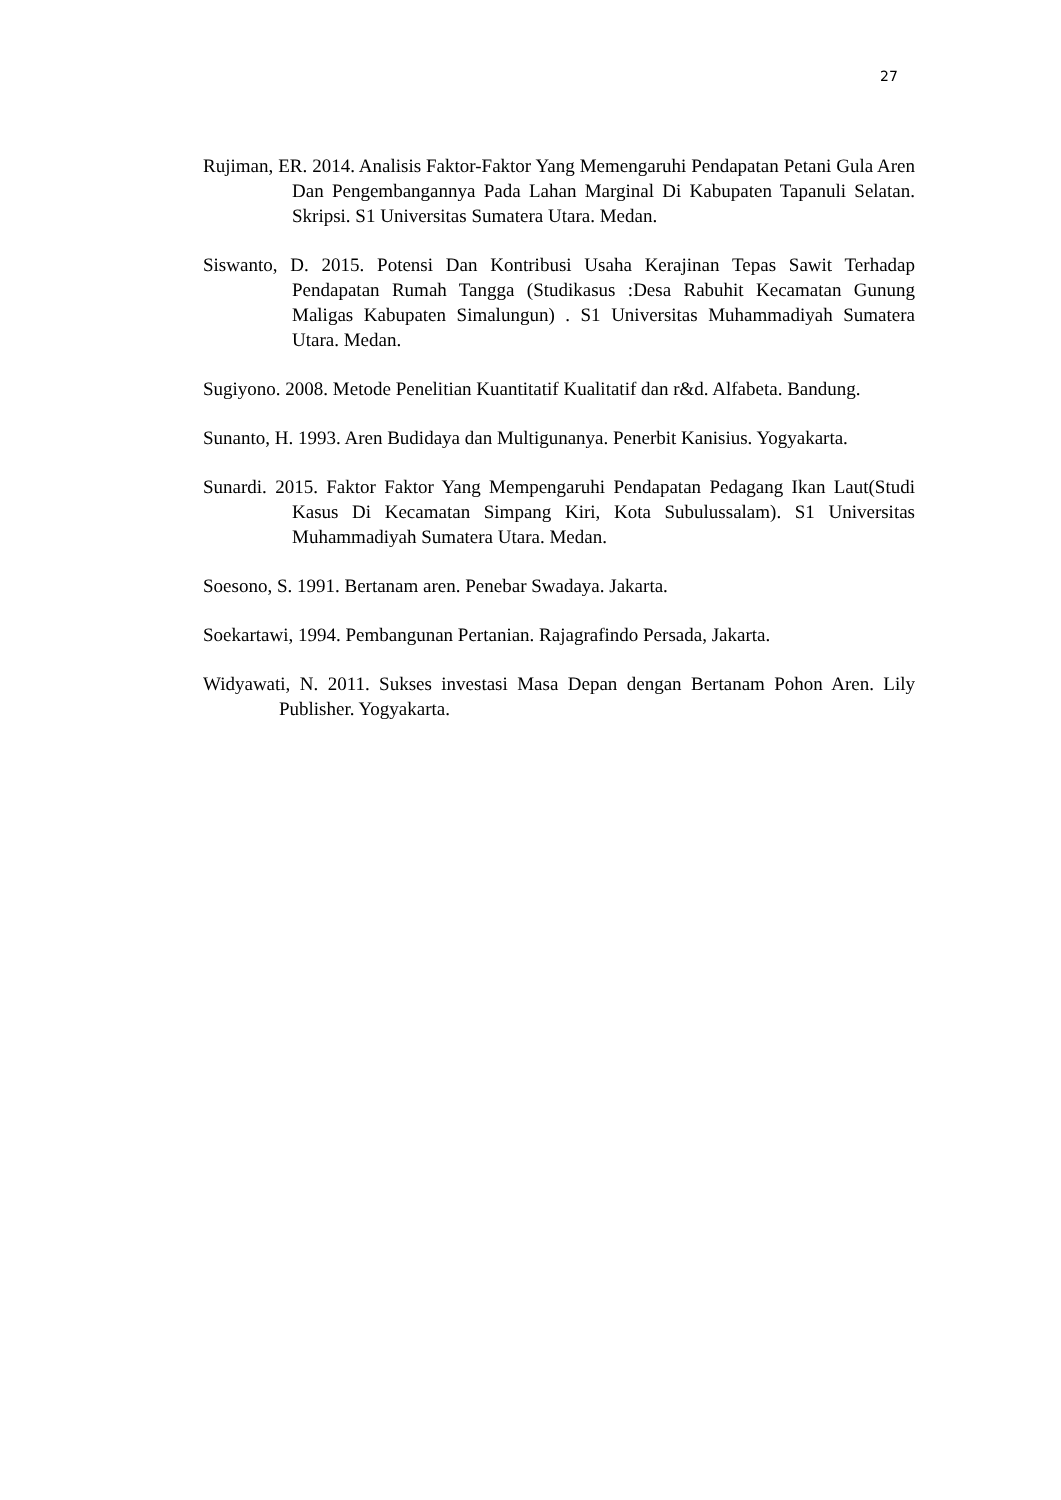27
Rujiman, ER. 2014. Analisis Faktor-Faktor Yang Memengaruhi Pendapatan Petani Gula Aren Dan Pengembangannya Pada Lahan Marginal Di Kabupaten Tapanuli Selatan. Skripsi. S1 Universitas Sumatera Utara. Medan.
Siswanto, D. 2015. Potensi Dan Kontribusi Usaha Kerajinan Tepas Sawit Terhadap Pendapatan Rumah Tangga (Studikasus :Desa Rabuhit Kecamatan Gunung Maligas Kabupaten Simalungun) . S1 Universitas Muhammadiyah Sumatera Utara. Medan.
Sugiyono. 2008. Metode Penelitian Kuantitatif Kualitatif dan r&d. Alfabeta. Bandung.
Sunanto, H. 1993. Aren Budidaya dan Multigunanya. Penerbit Kanisius. Yogyakarta.
Sunardi. 2015. Faktor Faktor Yang Mempengaruhi Pendapatan Pedagang Ikan Laut(Studi Kasus Di Kecamatan Simpang Kiri, Kota Subulussalam). S1 Universitas Muhammadiyah Sumatera Utara. Medan.
Soesono, S. 1991. Bertanam aren. Penebar Swadaya. Jakarta.
Soekartawi, 1994. Pembangunan Pertanian. Rajagrafindo Persada, Jakarta.
Widyawati, N. 2011. Sukses investasi Masa Depan dengan Bertanam Pohon Aren. Lily Publisher. Yogyakarta.